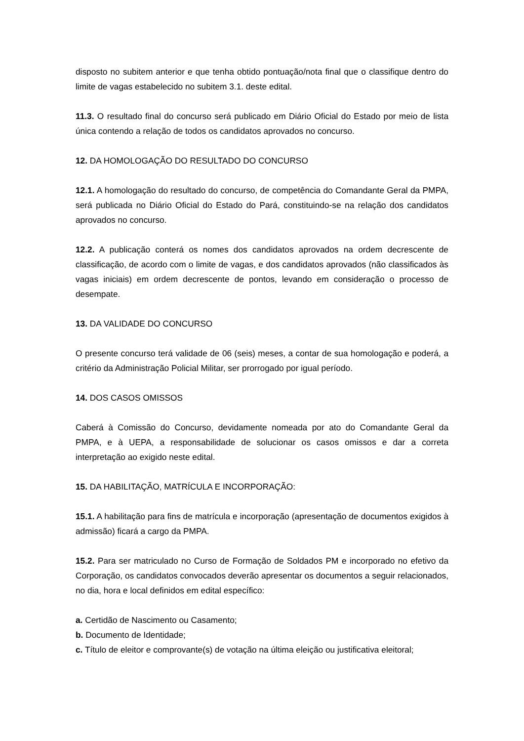disposto no subitem anterior e que tenha obtido pontuação/nota final que o classifique dentro do limite de vagas estabelecido no subitem 3.1. deste edital.
11.3. O resultado final do concurso será publicado em Diário Oficial do Estado por meio de lista única contendo a relação de todos os candidatos aprovados no concurso.
12. DA HOMOLOGAÇÃO DO RESULTADO DO CONCURSO
12.1. A homologação do resultado do concurso, de competência do Comandante Geral da PMPA, será publicada no Diário Oficial do Estado do Pará, constituindo-se na relação dos candidatos aprovados no concurso.
12.2. A publicação conterá os nomes dos candidatos aprovados na ordem decrescente de classificação, de acordo com o limite de vagas, e dos candidatos aprovados (não classificados às vagas iniciais) em ordem decrescente de pontos, levando em consideração o processo de desempate.
13. DA VALIDADE DO CONCURSO
O presente concurso terá validade de 06 (seis) meses, a contar de sua homologação e poderá, a critério da Administração Policial Militar, ser prorrogado por igual período.
14. DOS CASOS OMISSOS
Caberá à Comissão do Concurso, devidamente nomeada por ato do Comandante Geral da PMPA, e à UEPA, a responsabilidade de solucionar os casos omissos e dar a correta interpretação ao exigido neste edital.
15. DA HABILITAÇÃO, MATRÍCULA E INCORPORAÇÃO:
15.1. A habilitação para fins de matrícula e incorporação (apresentação de documentos exigidos à admissão) ficará a cargo da PMPA.
15.2. Para ser matriculado no Curso de Formação de Soldados PM e incorporado no efetivo da Corporação, os candidatos convocados deverão apresentar os documentos a seguir relacionados, no dia, hora e local definidos em edital específico:
a. Certidão de Nascimento ou Casamento;
b. Documento de Identidade;
c. Título de eleitor e comprovante(s) de votação na última eleição ou justificativa eleitoral;